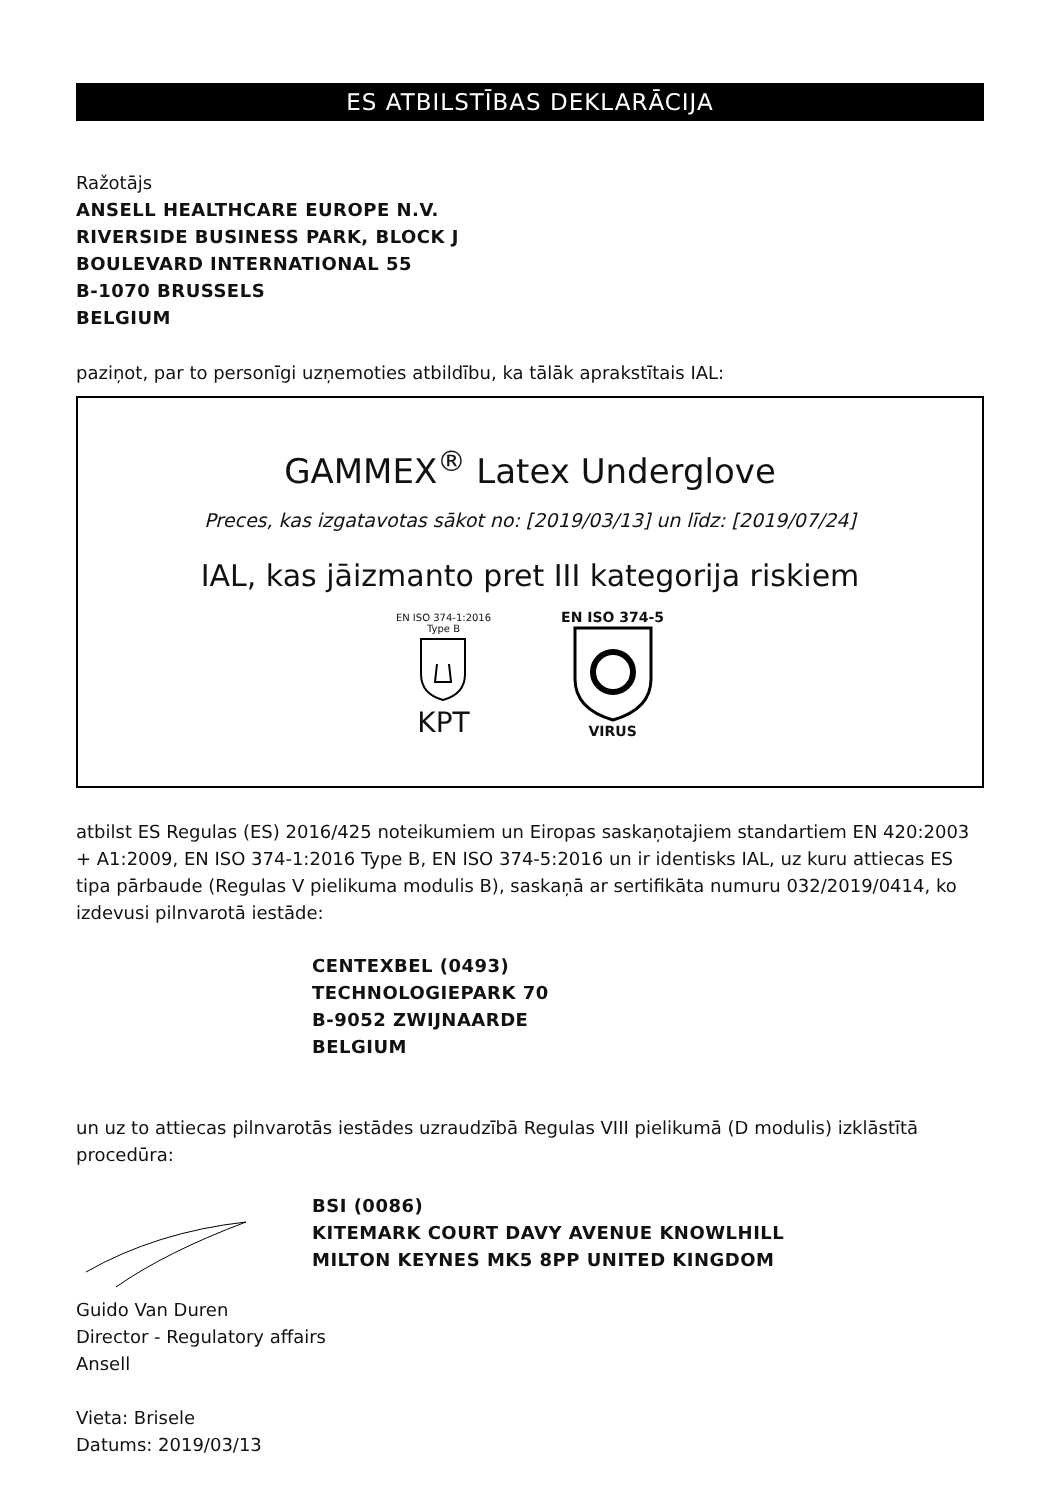ES ATBILSTĪBAS DEKLARĀCIJA
Ražotājs
ANSELL HEALTHCARE EUROPE N.V.
RIVERSIDE BUSINESS PARK, BLOCK J
BOULEVARD INTERNATIONAL 55
B-1070 BRUSSELS
BELGIUM
paziņot, par to personīgi uzņemoties atbildību, ka tālāk aprakstītais IAL:
GAMMEX<sup>®</sup> Latex Underglove
Preces, kas izgatavotas sākot no: [2019/03/13] un līdz: [2019/07/24]
IAL, kas jāizmanto pret III kategorija riskiem
EN ISO 374-1:2016
Type B
KPT
EN ISO 374-5
VIRUS
atbilst ES Regulas (ES) 2016/425 noteikumiem un Eiropas saskaņotajiem standartiem EN 420:2003 + A1:2009, EN ISO 374-1:2016 Type B, EN ISO 374-5:2016 un ir identisks IAL, uz kuru attiecas ES tipa pārbaude (Regulas V pielikuma modulis B), saskaņā ar sertifikāta numuru 032/2019/0414, ko izdevusi pilnvarotā iestāde:
CENTEXBEL (0493)
TECHNOLOGIEPARK 70
B-9052 ZWIJNAARDE
BELGIUM
un uz to attiecas pilnvarotās iestādes uzraudzībā Regulas VIII pielikumā (D modulis) izklāstītā procedūra:
BSI (0086)
KITEMARK COURT DAVY AVENUE KNOWLHILL
MILTON KEYNES MK5 8PP UNITED KINGDOM
Guido Van Duren
Director - Regulatory affairs
Ansell
Vieta: Brisele
Datums: 2019/03/13